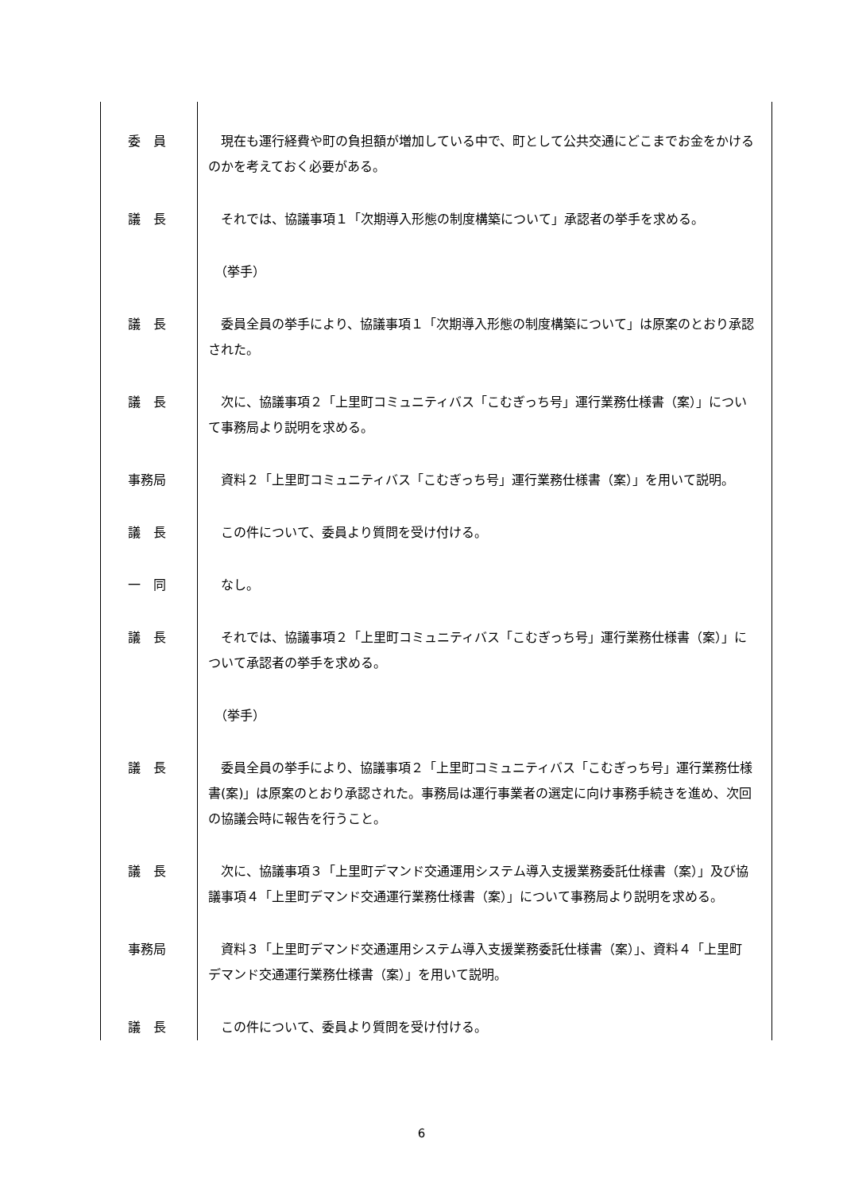| 委 員 | 現在も運行経費や町の負担額が増加している中で、町として公共交通にどこまでお金をかけるのかを考えておく必要がある。 |
| 議 長 | それでは、協議事項１「次期導入形態の制度構築について」承認者の挙手を求める。 |
| | （挙手） |
| 議 長 | 委員全員の挙手により、協議事項１「次期導入形態の制度構築について」は原案のとおり承認された。 |
| 議 長 | 次に、協議事項２「上里町コミュニティバス「こむぎっち号」運行業務仕様書（案）」について事務局より説明を求める。 |
| 事務局 | 資料２「上里町コミュニティバス「こむぎっち号」運行業務仕様書（案）」を用いて説明。 |
| 議 長 | この件について、委員より質問を受け付ける。 |
| 一 同 | なし。 |
| 議 長 | それでは、協議事項２「上里町コミュニティバス「こむぎっち号」運行業務仕様書（案）」について承認者の挙手を求める。 |
| | （挙手） |
| 議 長 | 委員全員の挙手により、協議事項２「上里町コミュニティバス「こむぎっち号」運行業務仕様書(案)」は原案のとおり承認された。事務局は運行事業者の選定に向け事務手続きを進め、次回の協議会時に報告を行うこと。 |
| 議 長 | 次に、協議事項３「上里町デマンド交通運用システム導入支援業務委託仕様書（案）」及び協議事項４「上里町デマンド交通運行業務仕様書（案）」について事務局より説明を求める。 |
| 事務局 | 資料３「上里町デマンド交通運用システム導入支援業務委託仕様書（案）」、資料４「上里町デマンド交通運行業務仕様書（案）」を用いて説明。 |
| 議 長 | この件について、委員より質問を受け付ける。 |
6